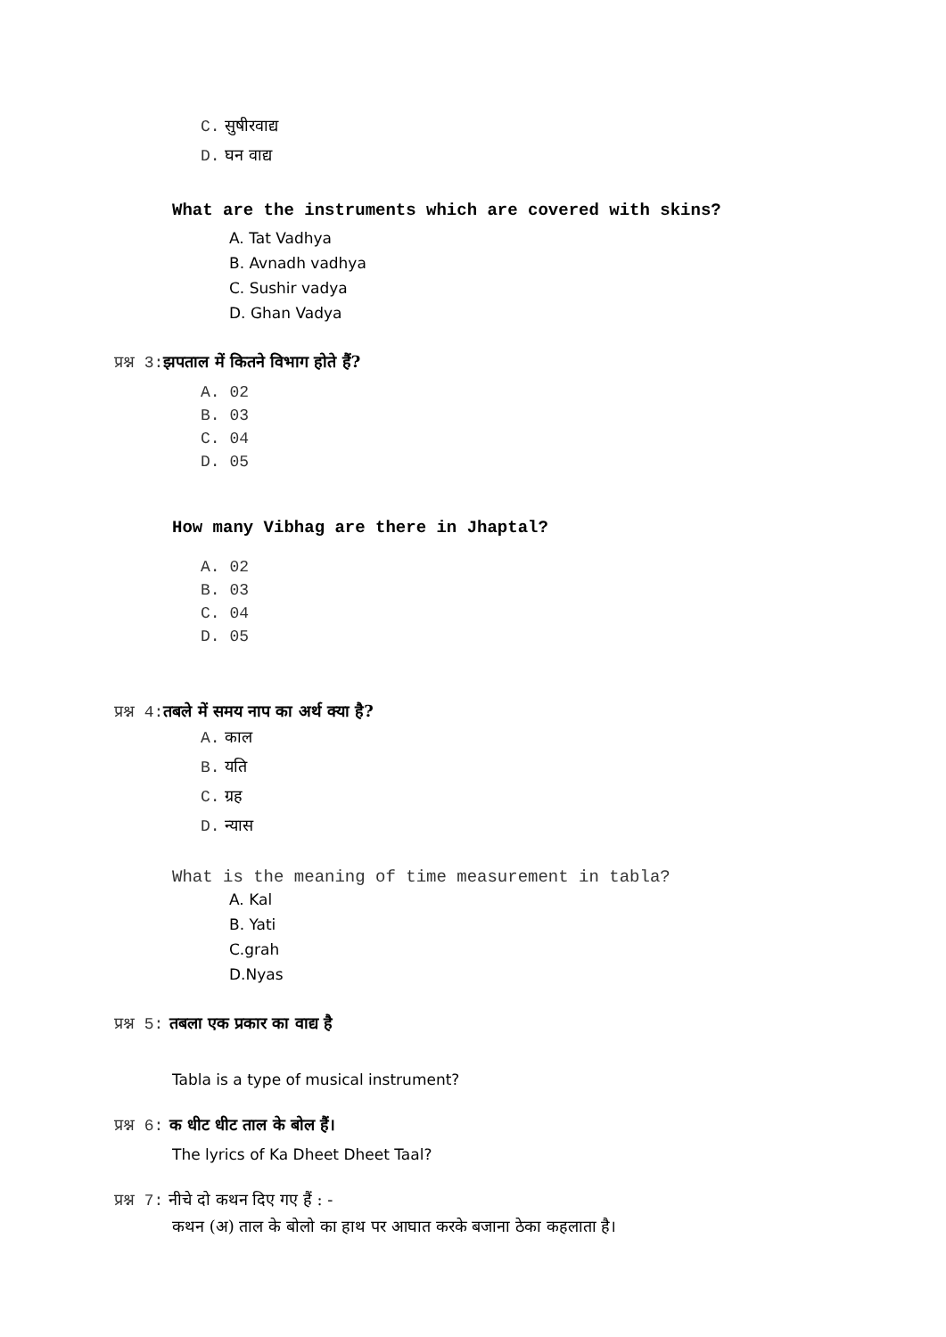C. सुषीरवाद्य
D. घन वाद्य
What are the instruments which are covered with skins?
A. Tat Vadhya
B. Avnadh vadhya
C. Sushir vadya
D. Ghan Vadya
प्रश्न 3: झपताल में कितने विभाग होते हैं?
A. 02
B. 03
C. 04
D. 05
How many Vibhag are there in Jhaptal?
A. 02
B. 03
C. 04
D. 05
प्रश्न 4: तबले में समय नाप का अर्थ क्या है?
A. काल
B. यति
C. ग्रह
D. न्यास
What is the meaning of time measurement in tabla?
A. Kal
B. Yati
C.grah
D.Nyas
प्रश्न 5: तबला एक प्रकार का वाद्य है
Tabla is a type of musical instrument?
प्रश्न 6: क धीट धीट ताल के बोल हैं।
The lyrics of Ka Dheet Dheet Taal?
प्रश्न 7: नीचे दो कथन दिए गए हैं : -
कथन (अ) ताल के बोलो का हाथ पर आघात करके बजाना ठेका कहलाता है।